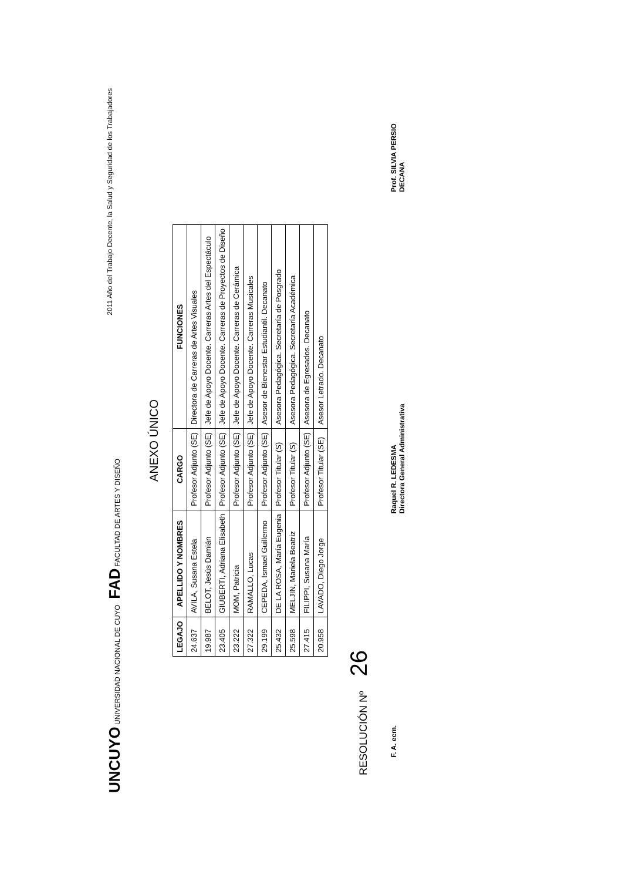UNCUYO UNIVERSIDAD NACIONAL DE CUYO FAD FACULTAD DE ARTES Y DISEÑO
2011 Año del Trabajo Decente, la Salud y Seguridad de los Trabajadores
ANEXO ÚNICO
| LEGAJO | APELLIDO Y NOMBRES | CARGO | FUNCIONES |
| --- | --- | --- | --- |
| 24.637 | AVILA, Susana Estela | Profesor Adjunto (SE) | Directora de Carreras de Artes Visuales |
| 19.987 | BELOT, Jesús Damián | Profesor Adjunto (SE) | Jefe de Apoyo Docente. Carreras Artes del Espectáculo |
| 23.405 | GIUBERTI, Adriana Elisabeth | Profesor Adjunto (SE) | Jefe de Apoyo Docente. Carreras de Proyectos de Diseño |
| 23.222 | MOM, Patricia | Profesor Adjunto (SE) | Jefe de Apoyo Docente. Carreras de Cerámica |
| 27.322 | RAMALLO, Lucas | Profesor Adjunto (SE) | Jefe de Apoyo Docente. Carreras Musicales |
| 29.199 | CEPEDA, Ismael Guillermo | Profesor Adjunto (SE) | Asesor de Bienestar Estudiantil. Decanato |
| 25.432 | DE LA ROSA, María Eugenia | Profesor Titular (S) | Asesora Pedagógica. Secretaría de Posgrado |
| 25.598 | MELJIN, Mariela Beatriz | Profesor Titular (S) | Asesora Pedagógica. Secretaría Académica |
| 27.415 | FILIPPI, Susana María | Profesor Adjunto (SE) | Asesora de Egresados. Decanato |
| 20.958 | LAVADO, Diego Jorge | Profesor Titular (SE) | Asesor Letrado. Decanato |
RESOLUCIÓN Nº 26
F. A. ecm.
Raquel R. LEDESMA
Directora General Administrativa
Prof. SILVIA PERSIO
DECANA